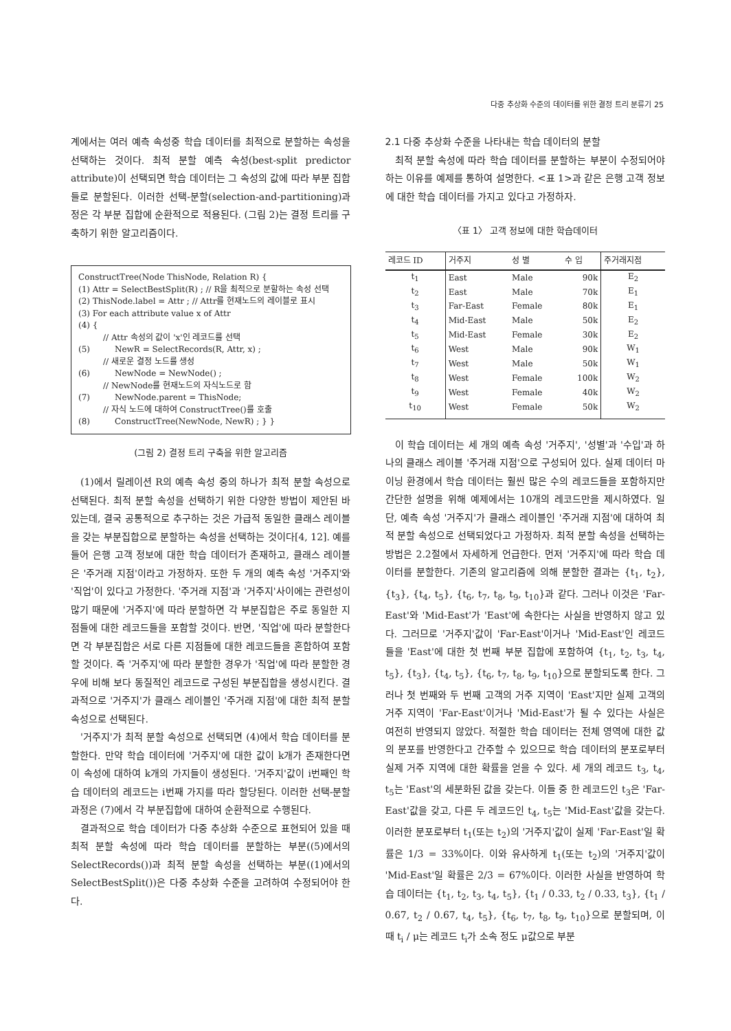다중 추상화 수준의 데이터를 위한 결정 트리 분류기 25
계에서는 여러 예측 속성중 학습 데이터를 최적으로 분할하는 속성을 선택하는 것이다. 최적 분할 예측 속성(best-split predictor attribute)이 선택되면 학습 데이터는 그 속성의 값에 따라 부분 집합들로 분할된다. 이러한 선택-분할(selection-and-partitioning)과정은 각 부분 집합에 순환적으로 적용된다. (그림 2)는 결정 트리를 구축하기 위한 알고리즘이다.
ConstructTree(Node ThisNode, Relation R) {
(1) Attr = SelectBestSplit(R) ; // R을 최적으로 분할하는 속성 선택
(2) ThisNode.label = Attr ; // Attr를 현재노드의 레이블로 표시
(3) For each attribute value x of Attr
(4) {
   // Attr 속성의 값이 'x'인 레코드를 선택
(5)   NewR = SelectRecords(R, Attr, x) ;
   // 새로운 결정 노드를 생성
(6)   NewNode = NewNode() ;
   // NewNode를 현재노드의 자식노드로 함
(7)   NewNode.parent = ThisNode;
   // 자식 노드에 대하여 ConstructTree()를 호출
(8)   ConstructTree(NewNode, NewR) ; } }
(그림 2) 결정 트리 구축을 위한 알고리즘
(1)에서 릴레이션 R의 예측 속성 중의 하나가 최적 분할 속성으로 선택된다. 최적 분할 속성을 선택하기 위한 다양한 방법이 제안된 바 있는데, 결국 공통적으로 추구하는 것은 가급적 동일한 클래스 레이블을 갖는 부분집합으로 분할하는 속성을 선택하는 것이다[4, 12]. 예를 들어 은행 고객 정보에 대한 학습 데이터가 존재하고, 클래스 레이블은 '주거래 지점'이라고 가정하자. 또한 두 개의 예측 속성 '거주지'와 '직업'이 있다고 가정한다. '주거래 지점'과 '거주지'사이에는 관련성이 많기 때문에 '거주지'에 따라 분할하면 각 부분집합은 주로 동일한 지점들에 대한 레코드들을 포함할 것이다. 반면, '직업'에 따라 분할한다면 각 부분집합은 서로 다른 지점들에 대한 레코드들을 혼합하여 포함할 것이다. 즉 '거주지'에 따라 분할한 경우가 '직업'에 따라 분할한 경우에 비해 보다 동질적인 레코드로 구성된 부분집합을 생성시킨다. 결과적으로 '거주지'가 클래스 레이블인 '주거래 지점'에 대한 최적 분할 속성으로 선택된다.
'거주지'가 최적 분할 속성으로 선택되면 (4)에서 학습 데이터를 분할한다. 만약 학습 데이터에 '거주지'에 대한 값이 k개가 존재한다면 이 속성에 대하여 k개의 가지들이 생성된다. '거주지'값이 i번째인 학습 데이터의 레코드는 i번째 가지를 따라 할당된다. 이러한 선택-분할 과정은 (7)에서 각 부분집합에 대하여 순환적으로 수행된다.
결과적으로 학습 데이터가 다중 추상화 수준으로 표현되어 있을 때 최적 분할 속성에 따라 학습 데이터를 분할하는 부분((5)에서의 SelectRecords())과 최적 분할 속성을 선택하는 부분((1)에서의 SelectBestSplit())은 다중 추상화 수준을 고려하여 수정되어야 한다.
2.1 다중 추상화 수준을 나타내는 학습 데이터의 분할
최적 분할 속성에 따라 학습 데이터를 분할하는 부분이 수정되어야 하는 이유를 예제를 통하여 설명한다. <표 1>과 같은 은행 고객 정보에 대한 학습 데이터를 가지고 있다고 가정하자.
〈표 1〉 고객 정보에 대한 학습데이터
| 레코드 ID | 거주지 | 성 별 | 수 입 | 주거래지점 |
| --- | --- | --- | --- | --- |
| t<sub>1</sub> | East | Male | 90k | E<sub>2</sub> |
| t<sub>2</sub> | East | Male | 70k | E<sub>1</sub> |
| t<sub>3</sub> | Far-East | Female | 80k | E<sub>1</sub> |
| t<sub>4</sub> | Mid-East | Male | 50k | E<sub>2</sub> |
| t<sub>5</sub> | Mid-East | Female | 30k | E<sub>2</sub> |
| t<sub>6</sub> | West | Male | 90k | W<sub>1</sub> |
| t<sub>7</sub> | West | Male | 50k | W<sub>1</sub> |
| t<sub>8</sub> | West | Female | 100k | W<sub>2</sub> |
| t<sub>9</sub> | West | Female | 40k | W<sub>2</sub> |
| t<sub>10</sub> | West | Female | 50k | W<sub>2</sub> |
이 학습 데이터는 세 개의 예측 속성 '거주지', '성별'과 '수입'과 하나의 클래스 레이블 '주거래 지점'으로 구성되어 있다. 실제 데이터 마이닝 환경에서 학습 데이터는 훨씬 많은 수의 레코드들을 포함하지만 간단한 설명을 위해 예제에서는 10개의 레코드만을 제시하였다. 일단, 예측 속성 '거주지'가 클래스 레이블인 '주거래 지점'에 대하여 최적 분할 속성으로 선택되었다고 가정하자. 최적 분할 속성을 선택하는 방법은 2.2절에서 자세하게 언급한다. 먼저 '거주지'에 따라 학습 데이터를 분할한다. 기존의 알고리즘에 의해 분할한 결과는 {t<sub>1</sub>, t<sub>2</sub>}, {t<sub>3</sub>}, {t<sub>4</sub>, t<sub>5</sub>}, {t<sub>6</sub>, t<sub>7</sub>, t<sub>8</sub>, t<sub>9</sub>, t<sub>10</sub>}과 같다. 그러나 이것은 'Far-East'와 'Mid-East'가 'East'에 속한다는 사실을 반영하지 않고 있다. 그러므로 '거주지'값이 'Far-East'이거나 'Mid-East'인 레코드들을 'East'에 대한 첫 번째 부분 집합에 포함하여 {t<sub>1</sub>, t<sub>2</sub>, t<sub>3</sub>, t<sub>4</sub>, t<sub>5</sub>}, {t<sub>3</sub>}, {t<sub>4</sub>, t<sub>5</sub>}, {t<sub>6</sub>, t<sub>7</sub>, t<sub>8</sub>, t<sub>9</sub>, t<sub>10</sub>}으로 분할되도록 한다. 그러나 첫 번째와 두 번째 고객의 거주 지역이 'East'지만 실제 고객의 거주 지역이 'Far-East'이거나 'Mid-East'가 될 수 있다는 사실은 여전히 반영되지 않았다. 적절한 학습 데이터는 전체 영역에 대한 값의 분포를 반영한다고 간주할 수 있으므로 학습 데이터의 분포로부터 실제 거주 지역에 대한 확률을 얻을 수 있다. 세 개의 레코드 t<sub>3</sub>, t<sub>4</sub>, t<sub>5</sub>는 'East'의 세분화된 값을 갖는다. 이들 중 한 레코드인 t<sub>3</sub>은 'Far-East'값을 갖고, 다른 두 레코드인 t<sub>4</sub>, t<sub>5</sub>는 'Mid-East'값을 갖는다. 이러한 분포로부터 t<sub>1</sub>(또는 t<sub>2</sub>)의 '거주지'값이 실제 'Far-East'일 확률은 1/3 = 33%이다. 이와 유사하게 t<sub>1</sub>(또는 t<sub>2</sub>)의 '거주지'값이 'Mid-East'일 확률은 2/3 = 67%이다. 이러한 사실을 반영하여 학습 데이터는 {t<sub>1</sub>, t<sub>2</sub>, t<sub>3</sub>, t<sub>4</sub>, t<sub>5</sub>}, {t<sub>1</sub> / 0.33, t<sub>2</sub> / 0.33, t<sub>3</sub>}, {t<sub>1</sub> / 0.67, t<sub>2</sub> / 0.67, t<sub>4</sub>, t<sub>5</sub>}, {t<sub>6</sub>, t<sub>7</sub>, t<sub>8</sub>, t<sub>9</sub>, t<sub>10</sub>}으로 분할되며, 이 때 t<sub>i</sub> / μ는 레코드 t<sub>i</sub>가 소속 정도 μ값으로 부분